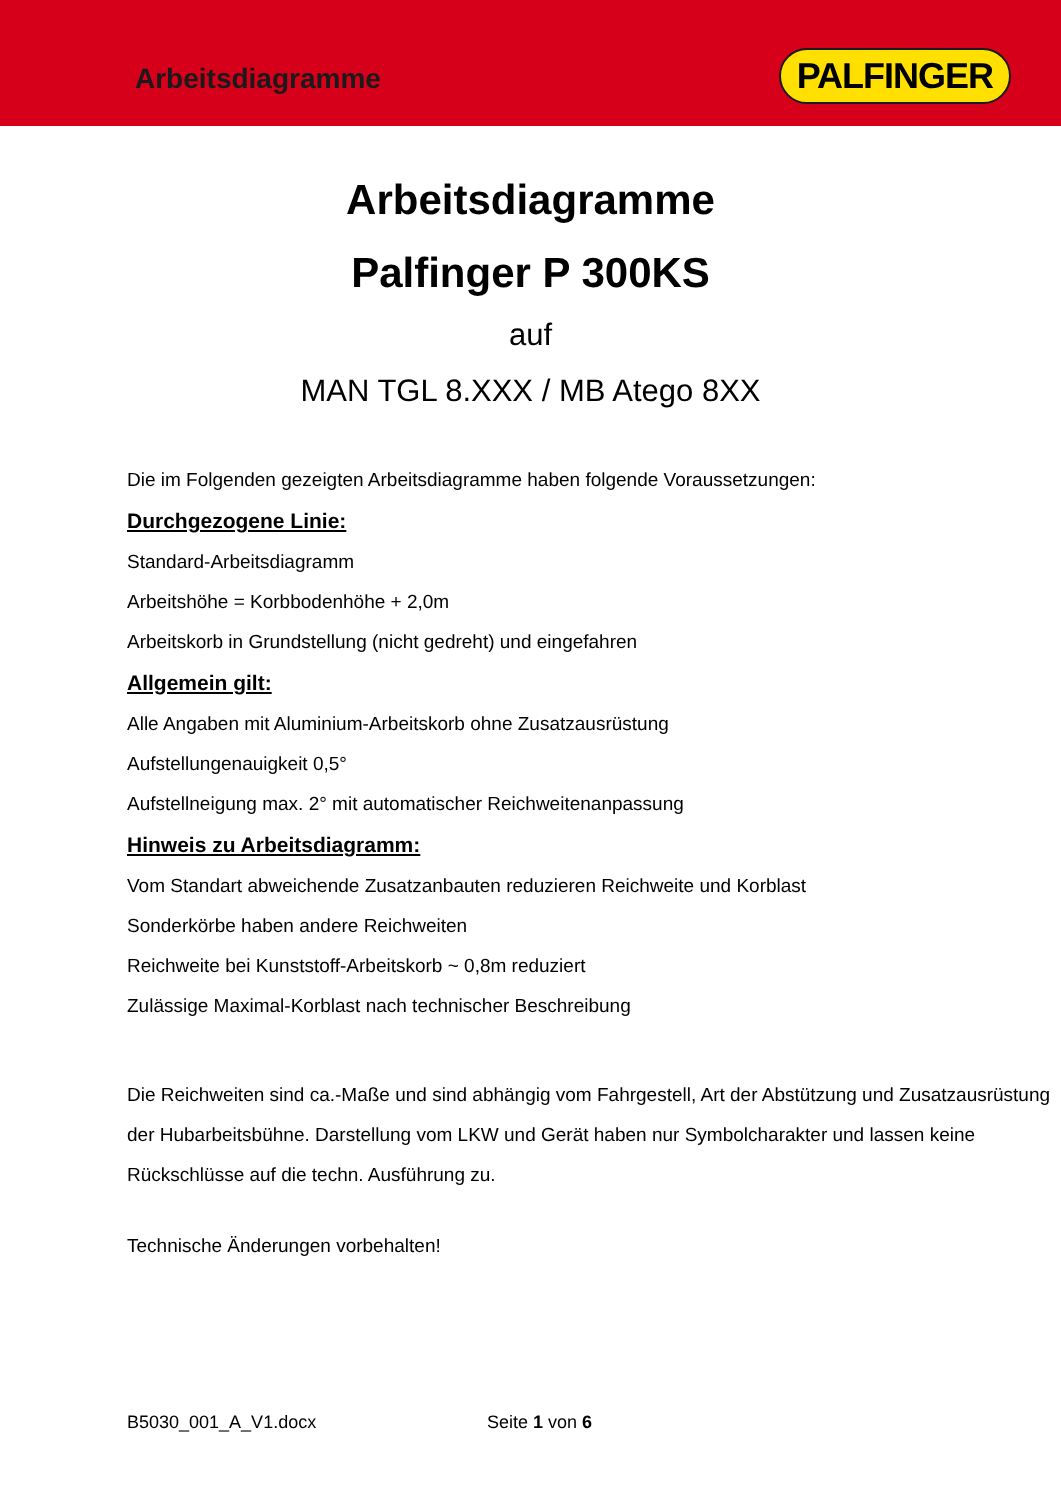Arbeitsdiagramme PALFINGER
Arbeitsdiagramme
Palfinger P 300KS
auf
MAN TGL 8.XXX / MB Atego 8XX
Die im Folgenden gezeigten Arbeitsdiagramme haben folgende Voraussetzungen:
Durchgezogene Linie:
Standard-Arbeitsdiagramm
Arbeitshöhe = Korbbodenhöhe + 2,0m
Arbeitskorb in Grundstellung (nicht gedreht) und eingefahren
Allgemein gilt:
Alle Angaben mit Aluminium-Arbeitskorb ohne Zusatzausrüstung
Aufstellungenauigkeit 0,5°
Aufstellneigung max. 2° mit automatischer Reichweitenanpassung
Hinweis zu Arbeitsdiagramm:
Vom Standart abweichende Zusatzanbauten reduzieren Reichweite und Korblast
Sonderkörbe haben andere Reichweiten
Reichweite bei Kunststoff-Arbeitskorb ~ 0,8m reduziert
Zulässige Maximal-Korblast nach technischer Beschreibung
Die Reichweiten sind ca.-Maße und sind abhängig vom Fahrgestell, Art der Abstützung und Zusatzausrüstung der Hubarbeitsbühne. Darstellung vom LKW und Gerät haben nur Symbolcharakter und lassen keine Rückschlüsse auf die techn. Ausführung zu.
Technische Änderungen vorbehalten!
B5030_001_A_V1.docx Seite 1 von 6